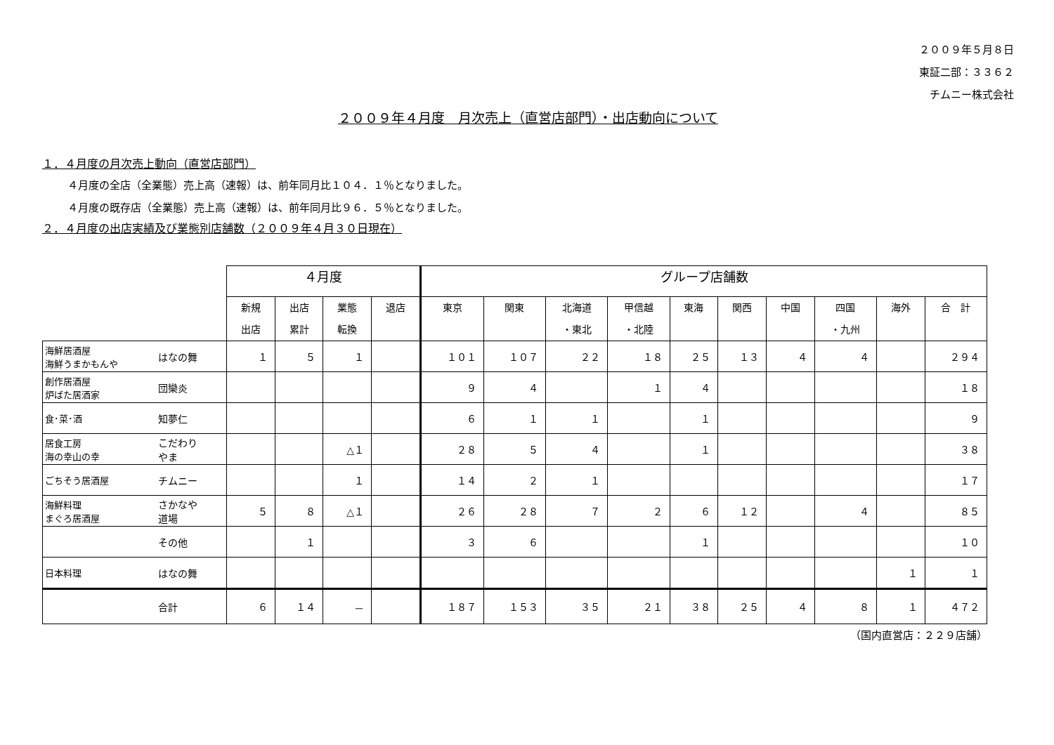２００９年５月８日
東証二部：３３６２
チムニー株式会社
２００９年４月度　月次売上（直営店部門）・出店動向について
１．４月度の月次売上動向（直営店部門）
４月度の全店（全業態）売上高（速報）は、前年同月比１０４．１％となりました。
４月度の既存店（全業態）売上高（速報）は、前年同月比９６．５％となりました。
２．４月度の出店実績及び業態別店舗数（２００９年４月３０日現在）
| | | ４月度 | | | | グループ店舗数 | | | | | | | | | |
| --- | --- | --- | --- | --- | --- | --- | --- | --- | --- | --- | --- | --- | --- | --- | --- |
| | | 新規 出店 | 出店 累計 | 業態 転換 | 退店 | 東京 | 関東 | 北海道 ・東北 | 甲信越 ・北陸 | 東海 | 関西 | 中国 | 四国 ・九州 | 海外 | 合 計 |
| 海鮮居酒屋 海鮮うまかもんや | はなの舞 | １ | ５ | １ | | １０１ | １０７ | ２２ | １８ | ２５ | １３ | ４ | ４ | | ２９４ |
| 創作居酒屋 炉ばた居酒家 | 団欒炎 | | | | | ９ | ４ | | １ | ４ | | | | | １８ |
| 食･菜･酒 | 知夢仁 | | | | | ６ | １ | １ | | １ | | | | | ９ |
| 居食工房 海の幸山の幸 | こだわり やま | | | △１ | | ２８ | ５ | ４ | | １ | | | | | ３８ |
| ごちそう居酒屋 | チムニー | | | １ | | １４ | ２ | １ | | | | | | | １７ |
| 海鮮料理 まぐろ居酒屋 | さかなや 道場 | ５ | ８ | △１ | | ２６ | ２８ | ７ | ２ | ６ | １２ | | ４ | | ８５ |
| | その他 | | １ | | | ３ | ６ | | | １ | | | | | １０ |
| 日本料理 | はなの舞 | | | | | | | | | | | | | １ | １ |
| | 合計 | ６ | １４ | － | | １８７ | １５３ | ３５ | ２１ | ３８ | ２５ | ４ | ８ | １ | ４７２ |
（国内直営店：２２９店舗）